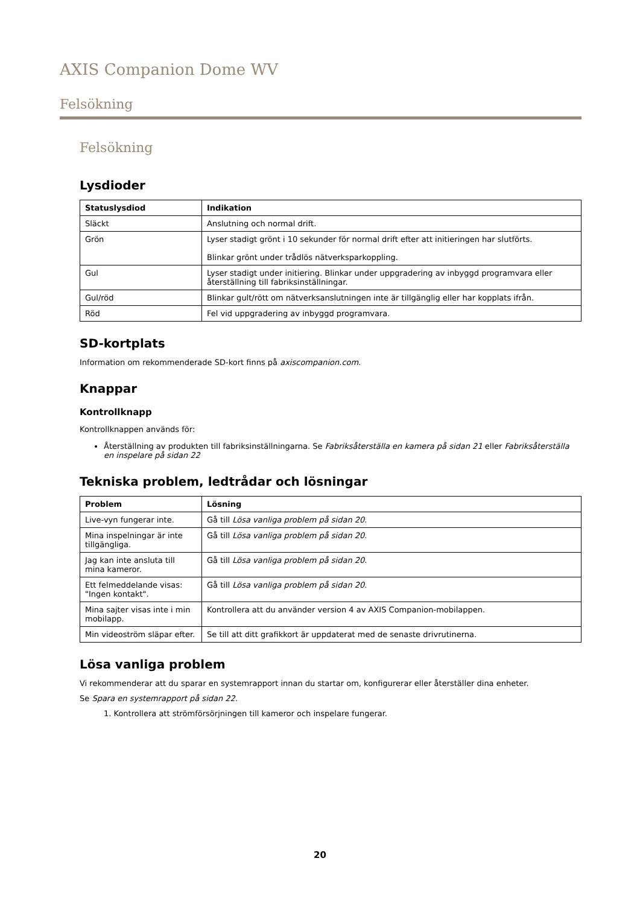AXIS Companion Dome WV
Felsökning
Felsökning
Lysdioder
| Statuslysdiod | Indikation |
| --- | --- |
| Släckt | Anslutning och normal drift. |
| Grön | Lyser stadigt grönt i 10 sekunder för normal drift efter att initieringen har slutförts. Blinkar grönt under trådlös nätverksparkoppling. |
| Gul | Lyser stadigt under initiering. Blinkar under uppgradering av inbyggd programvara eller återställning till fabriksinställningar. |
| Gul/röd | Blinkar gult/rött om nätverksanslutningen inte är tillgänglig eller har kopplats ifrån. |
| Röd | Fel vid uppgradering av inbyggd programvara. |
SD-kortplats
Information om rekommenderade SD-kort finns på axiscompanion.com.
Knappar
Kontrollknapp
Kontrollknappen används för:
Återställning av produkten till fabriksinställningarna. Se Fabriksåterställa en kamera på sidan 21 eller Fabriksåterställa en inspelare på sidan 22
Tekniska problem, ledtrådar och lösningar
| Problem | Lösning |
| --- | --- |
| Live-vyn fungerar inte. | Gå till Lösa vanliga problem på sidan 20 . |
| Mina inspelningar är inte tillgängliga. | Gå till Lösa vanliga problem på sidan 20 . |
| Jag kan inte ansluta till mina kameror. | Gå till Lösa vanliga problem på sidan 20 . |
| Ett felmeddelande visas: "Ingen kontakt". | Gå till Lösa vanliga problem på sidan 20 . |
| Mina sajter visas inte i min mobilapp. | Kontrollera att du använder version 4 av AXIS Companion-mobilappen. |
| Min videoström släpar efter. | Se till att ditt grafikkort är uppdaterat med de senaste drivrutinerna. |
Lösa vanliga problem
Vi rekommenderar att du sparar en systemrapport innan du startar om, konfigurerar eller återställer dina enheter.
Se Spara en systemrapport på sidan 22.
1. Kontrollera att strömförsörjningen till kameror och inspelare fungerar.
20